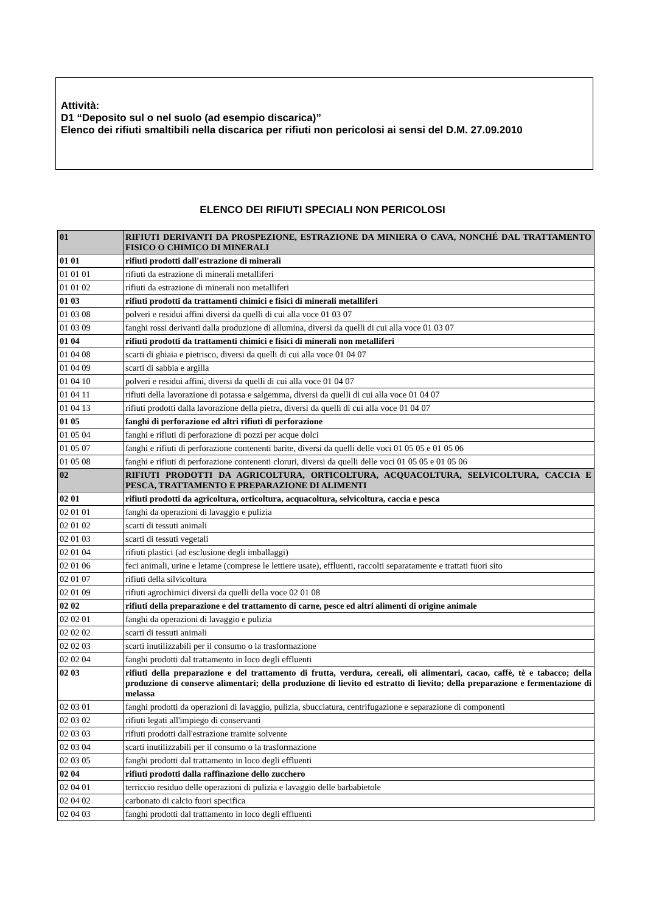Attività:
D1 “Deposito sul o nel suolo (ad esempio discarica)”
Elenco dei rifiuti smaltibili nella discarica per rifiuti non pericolosi ai sensi del D.M. 27.09.2010
ELENCO DEI RIFIUTI SPECIALI NON PERICOLOSI
| 01 | RIFIUTI DERIVANTI DA PROSPEZIONE, ESTRAZIONE DA MINIERA O CAVA, NONCHÉ DAL TRATTAMENTO FISICO O CHIMICO DI MINERALI |
| 01 01 | rifiuti prodotti dall'estrazione di minerali |
| 01 01 01 | rifiuti da estrazione di minerali metalliferi |
| 01 01 02 | rifiuti da estrazione di minerali non metalliferi |
| 01 03 | rifiuti prodotti da trattamenti chimici e fisici di minerali metalliferi |
| 01 03 08 | polveri e residui affini diversi da quelli di cui alla voce 01 03 07 |
| 01 03 09 | fanghi rossi derivanti dalla produzione di allumina, diversi da quelli di cui alla voce 01 03 07 |
| 01 04 | rifiuti prodotti da trattamenti chimici e fisici di minerali non metalliferi |
| 01 04 08 | scarti di ghiaia e pietrisco, diversi da quelli di cui alla voce 01 04 07 |
| 01 04 09 | scarti di sabbia e argilla |
| 01 04 10 | polveri e residui affini, diversi da quelli di cui alla voce 01 04 07 |
| 01 04 11 | rifiuti della lavorazione di potassa e salgemma, diversi da quelli di cui alla voce 01 04 07 |
| 01 04 13 | rifiuti prodotti dalla lavorazione della pietra, diversi da quelli di cui alla voce 01 04 07 |
| 01 05 | fanghi di perforazione ed altri rifiuti di perforazione |
| 01 05 04 | fanghi e rifiuti di perforazione di pozzi per acque dolci |
| 01 05 07 | fanghi e rifiuti di perforazione contenenti barite, diversi da quelli delle voci 01 05 05 e 01 05 06 |
| 01 05 08 | fanghi e rifiuti di perforazione contenenti cloruri, diversi da quelli delle voci 01 05 05 e 01 05 06 |
| 02 | RIFIUTI PRODOTTI DA AGRICOLTURA, ORTICOLTURA, ACQUACOLTURA, SELVICOLTURA, CACCIA E PESCA, TRATTAMENTO E PREPARAZIONE DI ALIMENTI |
| 02 01 | rifiuti prodotti da agricoltura, orticoltura, acquacoltura, selvicoltura, caccia e pesca |
| 02 01 01 | fanghi da operazioni di lavaggio e pulizia |
| 02 01 02 | scarti di tessuti animali |
| 02 01 03 | scarti di tessuti vegetali |
| 02 01 04 | rifiuti plastici (ad esclusione degli imballaggi) |
| 02 01 06 | feci animali, urine e letame (comprese le lettiere usate), effluenti, raccolti separatamente e trattati fuori sito |
| 02 01 07 | rifiuti della silvicoltura |
| 02 01 09 | rifiuti agrochimici diversi da quelli della voce 02 01 08 |
| 02 02 | rifiuti della preparazione e del trattamento di carne, pesce ed altri alimenti di origine animale |
| 02 02 01 | fanghi da operazioni di lavaggio e pulizia |
| 02 02 02 | scarti di tessuti animali |
| 02 02 03 | scarti inutilizzabili per il consumo o la trasformazione |
| 02 02 04 | fanghi prodotti dal trattamento in loco degli effluenti |
| 02 03 | rifiuti della preparazione e del trattamento di frutta, verdura, cereali, oli alimentari, cacao, caffè, tè e tabacco; della produzione di conserve alimentari; della produzione di lievito ed estratto di lievito; della preparazione e fermentazione di melassa |
| 02 03 01 | fanghi prodotti da operazioni di lavaggio, pulizia, sbucciatura, centrifugazione e separazione di componenti |
| 02 03 02 | rifiuti legati all'impiego di conservanti |
| 02 03 03 | rifiuti prodotti dall'estrazione tramite solvente |
| 02 03 04 | scarti inutilizzabili per il consumo o la trasformazione |
| 02 03 05 | fanghi prodotti dal trattamento in loco degli effluenti |
| 02 04 | rifiuti prodotti dalla raffinazione dello zucchero |
| 02 04 01 | terriccio residuo delle operazioni di pulizia e lavaggio delle barbabietole |
| 02 04 02 | carbonato di calcio fuori specifica |
| 02 04 03 | fanghi prodotti dal trattamento in loco degli effluenti |